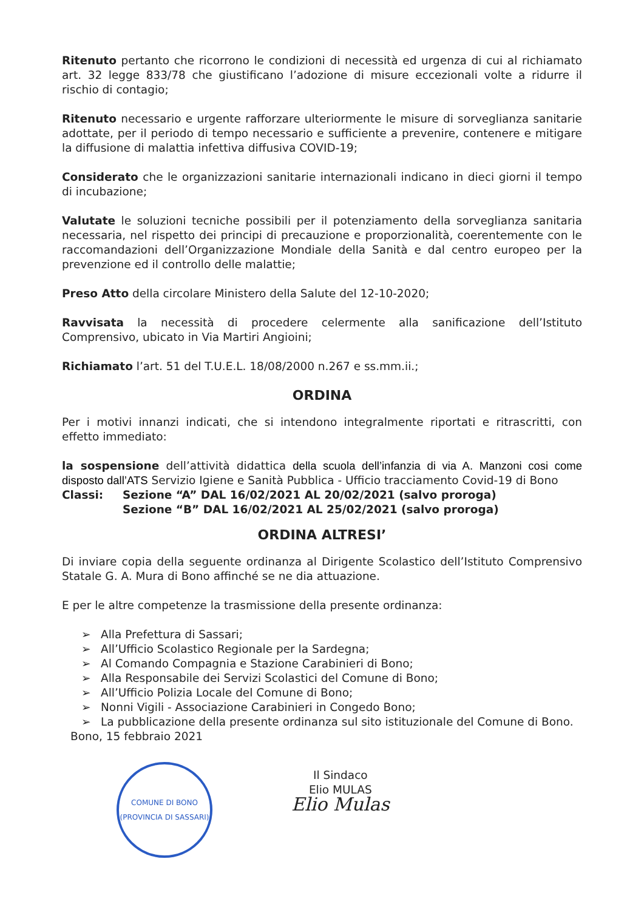Ritenuto pertanto che ricorrono le condizioni di necessità ed urgenza di cui al richiamato art. 32 legge 833/78 che giustificano l’adozione di misure eccezionali volte a ridurre il rischio di contagio;
Ritenuto necessario e urgente rafforzare ulteriormente le misure di sorveglianza sanitarie adottate, per il periodo di tempo necessario e sufficiente a prevenire, contenere e mitigare la diffusione di malattia infettiva diffusiva COVID-19;
Considerato che le organizzazioni sanitarie internazionali indicano in dieci giorni il tempo di incubazione;
Valutate le soluzioni tecniche possibili per il potenziamento della sorveglianza sanitaria necessaria, nel rispetto dei principi di precauzione e proporzionalità, coerentemente con le raccomandazioni dell’Organizzazione Mondiale della Sanità e dal centro europeo per la prevenzione ed il controllo delle malattie;
Preso Atto della circolare Ministero della Salute del 12-10-2020;
Ravvisata la necessità di procedere celermente alla sanificazione dell’Istituto Comprensivo, ubicato in Via Martiri Angioini;
Richiamato l’art. 51 del T.U.E.L. 18/08/2000 n.267 e ss.mm.ii.;
ORDINA
Per i motivi innanzi indicati, che si intendono integralmente riportati e ritrascritti, con effetto immediato:
la sospensione dell’attività didattica della scuola dell’infanzia di via A. Manzoni cosi come disposto dall’ATS Servizio Igiene e Sanità Pubblica - Ufficio tracciamento Covid-19 di Bono
Classi: Sezione “A” DAL 16/02/2021 AL 20/02/2021 (salvo proroga)
Sezione “B” DAL 16/02/2021 AL 25/02/2021 (salvo proroga)
ORDINA ALTRESI’
Di inviare copia della seguente ordinanza al Dirigente Scolastico dell’Istituto Comprensivo Statale G. A. Mura di Bono affinché se ne dia attuazione.
E per le altre competenze la trasmissione della presente ordinanza:
➢ Alla Prefettura di Sassari;
➢ All’Ufficio Scolastico Regionale per la Sardegna;
➢ Al Comando Compagnia e Stazione Carabinieri di Bono;
➢ Alla Responsabile dei Servizi Scolastici del Comune di Bono;
➢ All’Ufficio Polizia Locale del Comune di Bono;
➢ Nonni Vigili - Associazione Carabinieri in Congedo Bono;
➢ La pubblicazione della presente ordinanza sul sito istituzionale del Comune di Bono.
Bono, 15 febbraio 2021
COMUNE DI BONO
(PROVINCIA DI SASSARI)
Il Sindaco
Elio MULAS
Elio Mulas